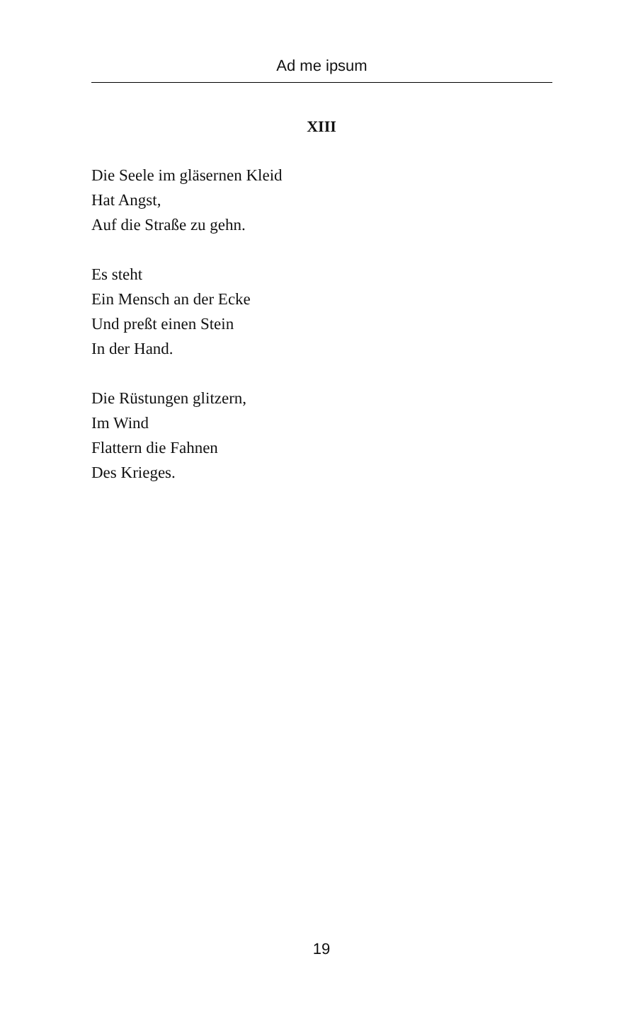Ad me ipsum
XIII
Die Seele im gläsernen Kleid
Hat Angst,
Auf die Straße zu gehn.
Es steht
Ein Mensch an der Ecke
Und preßt einen Stein
In der Hand.
Die Rüstungen glitzern,
Im Wind
Flattern die Fahnen
Des Krieges.
19